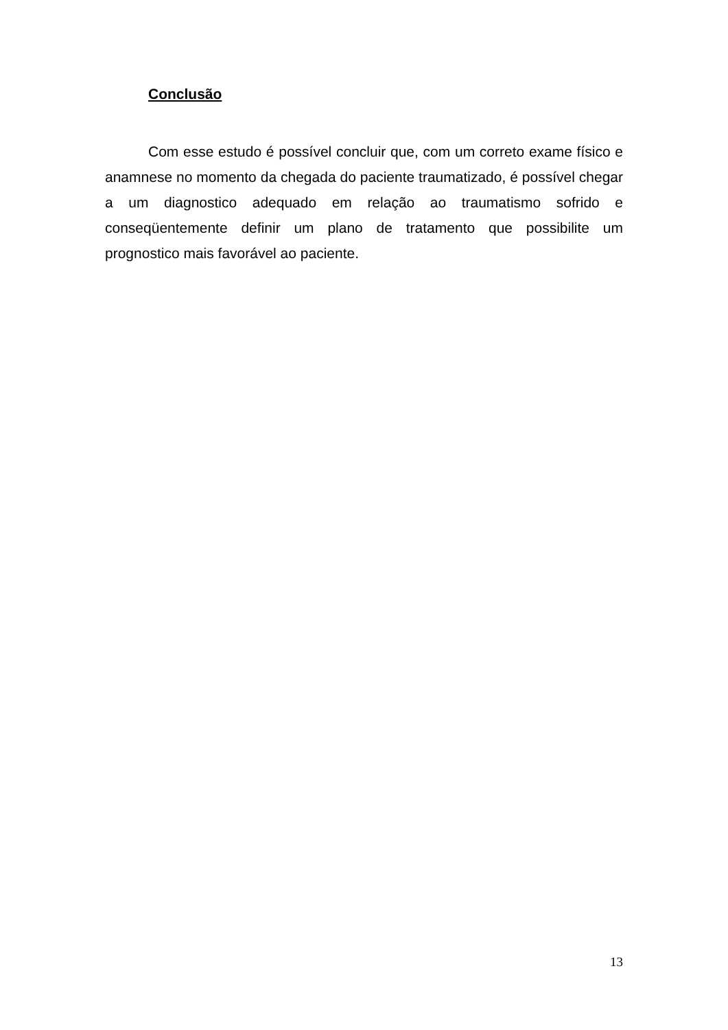Conclusão
Com esse estudo é possível concluir que, com um correto exame físico e anamnese no momento da chegada do paciente traumatizado, é possível chegar a um diagnostico adequado em relação ao traumatismo sofrido e conseqüentemente definir um plano de tratamento que possibilite um prognostico mais favorável ao paciente.
13